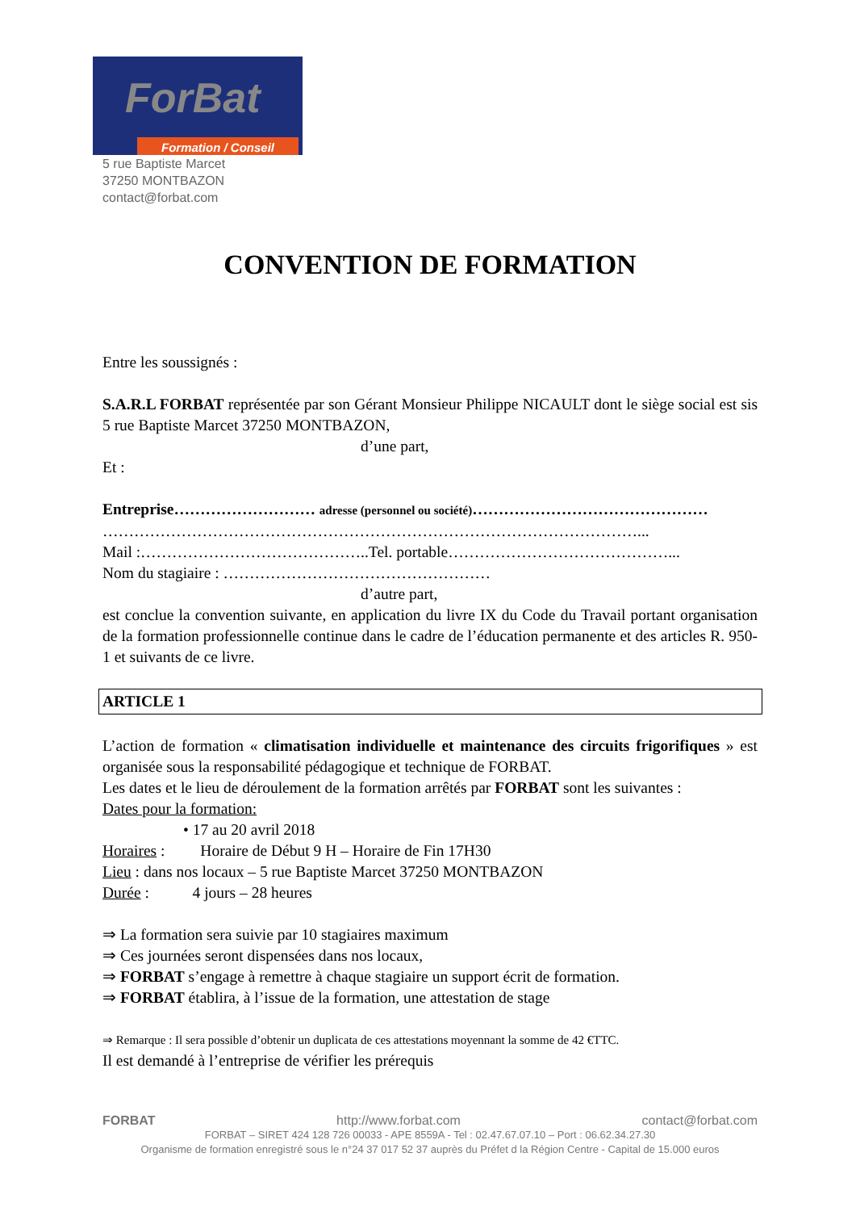ForBat
Formation / Conseil
5 rue Baptiste Marcet
37250 MONTBAZON
contact@forbat.com
CONVENTION DE FORMATION
Entre les soussignés :
S.A.R.L FORBAT représentée par son Gérant Monsieur Philippe NICAULT dont le siège social est sis 5 rue Baptiste Marcet 37250 MONTBAZON,
d’une part,
Et :
Entreprise……………………… adresse (personnel ou société)………………………………………
…………………………………………………………………………………………...
Mail :……………………………………..Tel. portable……………………………………...
Nom du stagiaire : ……………………………………………
d’autre part,
est conclue la convention suivante, en application du livre IX du Code du Travail portant organisation de la formation professionnelle continue dans le cadre de l’éducation permanente et des articles R. 950-1 et suivants de ce livre.
ARTICLE 1
L’action de formation « climatisation individuelle et maintenance des circuits frigorifiques » est organisée sous la responsabilité pédagogique et technique de FORBAT.
Les dates et le lieu de déroulement de la formation arrêtés par FORBAT sont les suivantes :
Dates pour la formation:
• 17 au 20 avril 2018
Horaires : Horaire de Début 9 H – Horaire de Fin 17H30
Lieu : dans nos locaux – 5 rue Baptiste Marcet 37250 MONTBAZON
Durée : 4 jours – 28 heures
⇒ La formation sera suivie par 10 stagiaires maximum
⇒ Ces journées seront dispensées dans nos locaux,
⇒ FORBAT s’engage à remettre à chaque stagiaire un support écrit de formation.
⇒ FORBAT établira, à l’issue de la formation, une attestation de stage
⇒ Remarque : Il sera possible d’obtenir un duplicata de ces attestations moyennant la somme de 42 €TTC.
Il est demandé à l’entreprise de vérifier les prérequis
FORBAT http://www.forbat.com contact@forbat.com
FORBAT – SIRET 424 128 726 00033 - APE 8559A - Tel : 02.47.67.07.10 – Port : 06.62.34.27.30
Organisme de formation enregistré sous le n°24 37 017 52 37 auprès du Préfet d la Région Centre - Capital de 15.000 euros